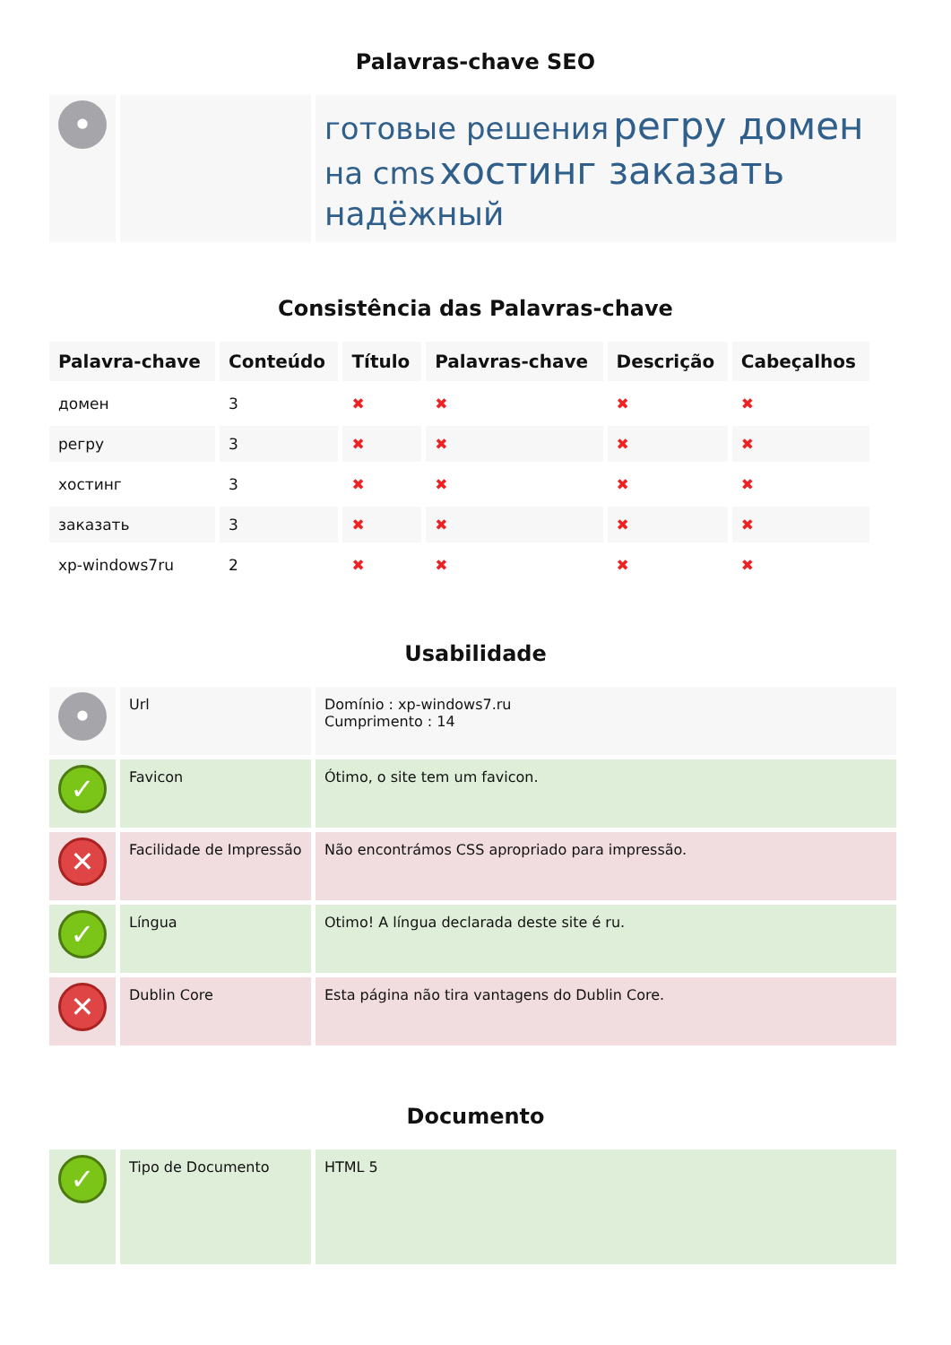Palavras-chave SEO
| • | | готовые решения регру домен на cms хостинг заказать надёжный |
Consistência das Palavras-chave
| Palavra-chave | Conteúdo | Título | Palavras-chave | Descrição | Cabeçalhos |
| --- | --- | --- | --- | --- | --- |
| домен | 3 | ✖ | ✖ | ✖ | ✖ |
| регру | 3 | ✖ | ✖ | ✖ | ✖ |
| хостинг | 3 | ✖ | ✖ | ✖ | ✖ |
| заказать | 3 | ✖ | ✖ | ✖ | ✖ |
| xp-windows7ru | 2 | ✖ | ✖ | ✖ | ✖ |
Usabilidade
| • | Url | Domínio : xp-windows7.ru Cumprimento : 14 |
| ✓ | Favicon | Ótimo, o site tem um favicon. |
| ✕ | Facilidade de Impressão | Não encontrámos CSS apropriado para impressão. |
| ✓ | Língua | Otimo! A língua declarada deste site é ru. |
| ✕ | Dublin Core | Esta página não tira vantagens do Dublin Core. |
Documento
| ✓ | Tipo de Documento | HTML 5 |